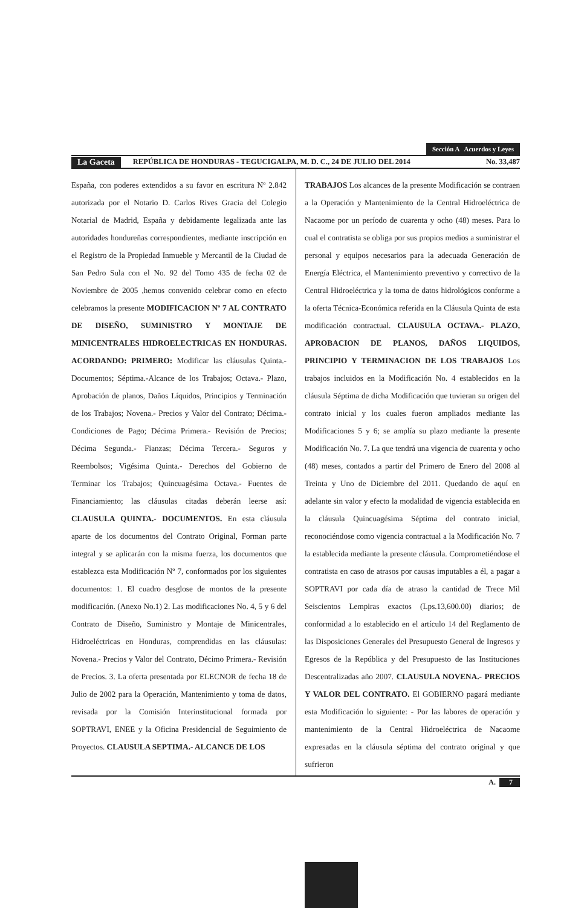Sección A Acuerdos y Leyes
La Gaceta REPÚBLICA DE HONDURAS - TEGUCIGALPA, M. D. C., 24 DE JULIO DEL 2014 No. 33,487
España, con poderes extendidos a su favor en escritura Nº 2.842 autorizada por el Notario D. Carlos Rives Gracia del Colegio Notarial de Madrid, España y debidamente legalizada ante las autoridades hondureñas correspondientes, mediante inscripción en el Registro de la Propiedad Inmueble y Mercantil de la Ciudad de San Pedro Sula con el No. 92 del Tomo 435 de fecha 02 de Noviembre de 2005 ,hemos convenido celebrar como en efecto celebramos la presente MODIFICACION Nº 7 AL CONTRATO DE DISEÑO, SUMINISTRO Y MONTAJE DE MINICENTRALES HIDROELECTRICAS EN HONDURAS. ACORDANDO: PRIMERO: Modificar las cláusulas Quinta.- Documentos; Séptima.-Alcance de los Trabajos; Octava.- Plazo, Aprobación de planos, Daños Líquidos, Principios y Terminación de los Trabajos; Novena.- Precios y Valor del Contrato; Décima.- Condiciones de Pago; Décima Primera.- Revisión de Precios; Décima Segunda.- Fianzas; Décima Tercera.- Seguros y Reembolsos; Vigésima Quinta.- Derechos del Gobierno de Terminar los Trabajos; Quincuagésima Octava.- Fuentes de Financiamiento; las cláusulas citadas deberán leerse así: CLAUSULA QUINTA.- DOCUMENTOS. En esta cláusula aparte de los documentos del Contrato Original, Forman parte integral y se aplicarán con la misma fuerza, los documentos que establezca esta Modificación Nº 7, conformados por los siguientes documentos: 1. El cuadro desglose de montos de la presente modificación. (Anexo No.1) 2. Las modificaciones No. 4, 5 y 6 del Contrato de Diseño, Suministro y Montaje de Minicentrales, Hidroeléctricas en Honduras, comprendidas en las cláusulas: Novena.- Precios y Valor del Contrato, Décimo Primera.- Revisión de Precios. 3. La oferta presentada por ELECNOR de fecha 18 de Julio de 2002 para la Operación, Mantenimiento y toma de datos, revisada por la Comisión Interinstitucional formada por SOPTRAVI, ENEE y la Oficina Presidencial de Seguimiento de Proyectos. CLAUSULA SEPTIMA.- ALCANCE DE LOS
TRABAJOS Los alcances de la presente Modificación se contraen a la Operación y Mantenimiento de la Central Hidroeléctrica de Nacaome por un período de cuarenta y ocho (48) meses. Para lo cual el contratista se obliga por sus propios medios a suministrar el personal y equipos necesarios para la adecuada Generación de Energía Eléctrica, el Mantenimiento preventivo y correctivo de la Central Hidroeléctrica y la toma de datos hidrológicos conforme a la oferta Técnica-Económica referida en la Cláusula Quinta de esta modificación contractual. CLAUSULA OCTAVA.- PLAZO, APROBACION DE PLANOS, DAÑOS LIQUIDOS, PRINCIPIO Y TERMINACION DE LOS TRABAJOS Los trabajos incluidos en la Modificación No. 4 establecidos en la cláusula Séptima de dicha Modificación que tuvieran su origen del contrato inicial y los cuales fueron ampliados mediante las Modificaciones 5 y 6; se amplía su plazo mediante la presente Modificación No. 7. La que tendrá una vigencia de cuarenta y ocho (48) meses, contados a partir del Primero de Enero del 2008 al Treinta y Uno de Diciembre del 2011. Quedando de aquí en adelante sin valor y efecto la modalidad de vigencia establecida en la cláusula Quincuagésima Séptima del contrato inicial, reconociéndose como vigencia contractual a la Modificación No. 7 la establecida mediante la presente cláusula. Comprometiéndose el contratista en caso de atrasos por causas imputables a él, a pagar a SOPTRAVI por cada día de atraso la cantidad de Trece Mil Seiscientos Lempiras exactos (Lps.13,600.00) diarios; de conformidad a lo establecido en el artículo 14 del Reglamento de las Disposiciones Generales del Presupuesto General de Ingresos y Egresos de la República y del Presupuesto de las Instituciones Descentralizadas año 2007. CLAUSULA NOVENA.- PRECIOS Y VALOR DEL CONTRATO. El GOBIERNO pagará mediante esta Modificación lo siguiente: - Por las labores de operación y mantenimiento de la Central Hidroeléctrica de Nacaome expresadas en la cláusula séptima del contrato original y que sufrieron
A. 7